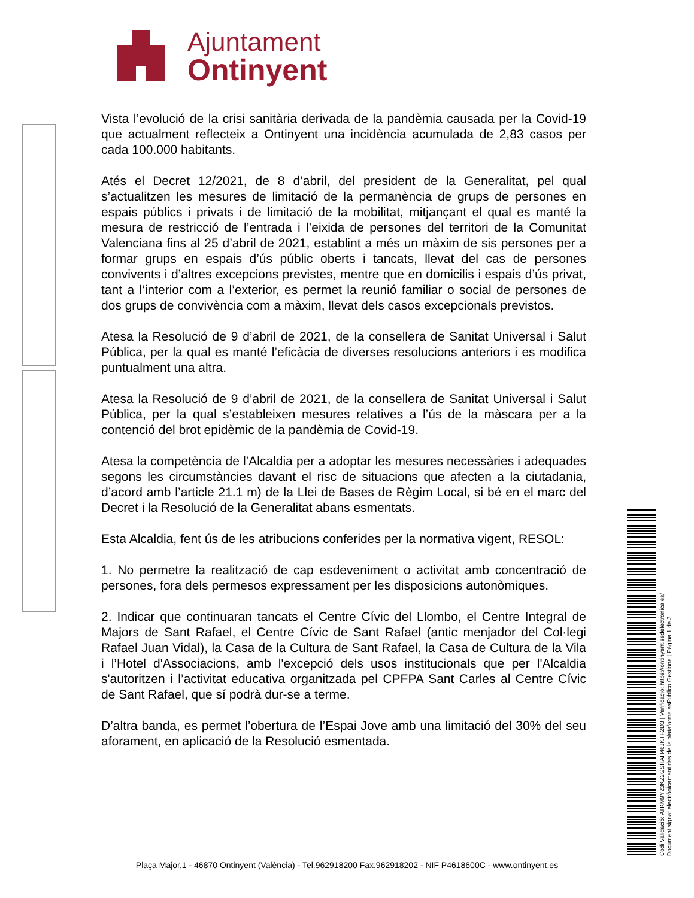Ajuntament
Ontinyent
Vista l’evolució de la crisi sanitària derivada de la pandèmia causada per la Covid-19 que actualment reflecteix a Ontinyent una incidència acumulada de 2,83 casos per cada 100.000 habitants.
Atés el Decret 12/2021, de 8 d’abril, del president de la Generalitat, pel qual s’actualitzen les mesures de limitació de la permanència de grups de persones en espais públics i privats i de limitació de la mobilitat, mitjançant el qual es manté la mesura de restricció de l’entrada i l’eixida de persones del territori de la Comunitat Valenciana fins al 25 d’abril de 2021, establint a més un màxim de sis persones per a formar grups en espais d’ús públic oberts i tancats, llevat del cas de persones convivents i d’altres excepcions previstes, mentre que en domicilis i espais d’ús privat, tant a l’interior com a l’exterior, es permet la reunió familiar o social de persones de dos grups de convivència com a màxim, llevat dels casos excepcionals previstos.
Atesa la Resolució de 9 d’abril de 2021, de la consellera de Sanitat Universal i Salut Pública, per la qual es manté l’eficàcia de diverses resolucions anteriors i es modifica puntualment una altra.
Atesa la Resolució de 9 d’abril de 2021, de la consellera de Sanitat Universal i Salut Pública, per la qual s’estableixen mesures relatives a l’ús de la màscara per a la contenció del brot epidèmic de la pandèmia de Covid-19.
Atesa la competència de l’Alcaldia per a adoptar les mesures necessàries i adequades segons les circumstàncies davant el risc de situacions que afecten a la ciutadania, d’acord amb l’article 21.1 m) de la Llei de Bases de Règim Local, si bé en el marc del Decret i la Resolució de la Generalitat abans esmentats.
Esta Alcaldia, fent ús de les atribucions conferides per la normativa vigent, RESOL:
1. No permetre la realització de cap esdeveniment o activitat amb concentració de persones, fora dels permesos expressament per les disposicions autonòmiques.
2. Indicar que continuaran tancats el Centre Cívic del Llombo, el Centre Integral de Majors de Sant Rafael, el Centre Cívic de Sant Rafael (antic menjador del Col·legi Rafael Juan Vidal), la Casa de la Cultura de Sant Rafael, la Casa de Cultura de la Vila i l’Hotel d'Associacions, amb l'excepció dels usos institucionals que per l'Alcaldia s'autoritzen i l’activitat educativa organitzada pel CPFPA Sant Carles al Centre Cívic de Sant Rafael, que sí podrà dur-se a terme.
D’altra banda, es permet l’obertura de l’Espai Jove amb una limitació del 30% del seu aforament, en aplicació de la Resolució esmentada.
Codi Validació: ATKM9Y23KZ2GSHAH46JKTF2D3 | Verificació: https://ontinyent.sedelectronica.es/
Document signat electrònicament des de la plataforma esPublico Gestiona | Pàgina 1 de 3
Plaça Major,1 - 46870 Ontinyent (València) - Tel.962918200 Fax.962918202 - NIF P4618600C - www.ontinyent.es